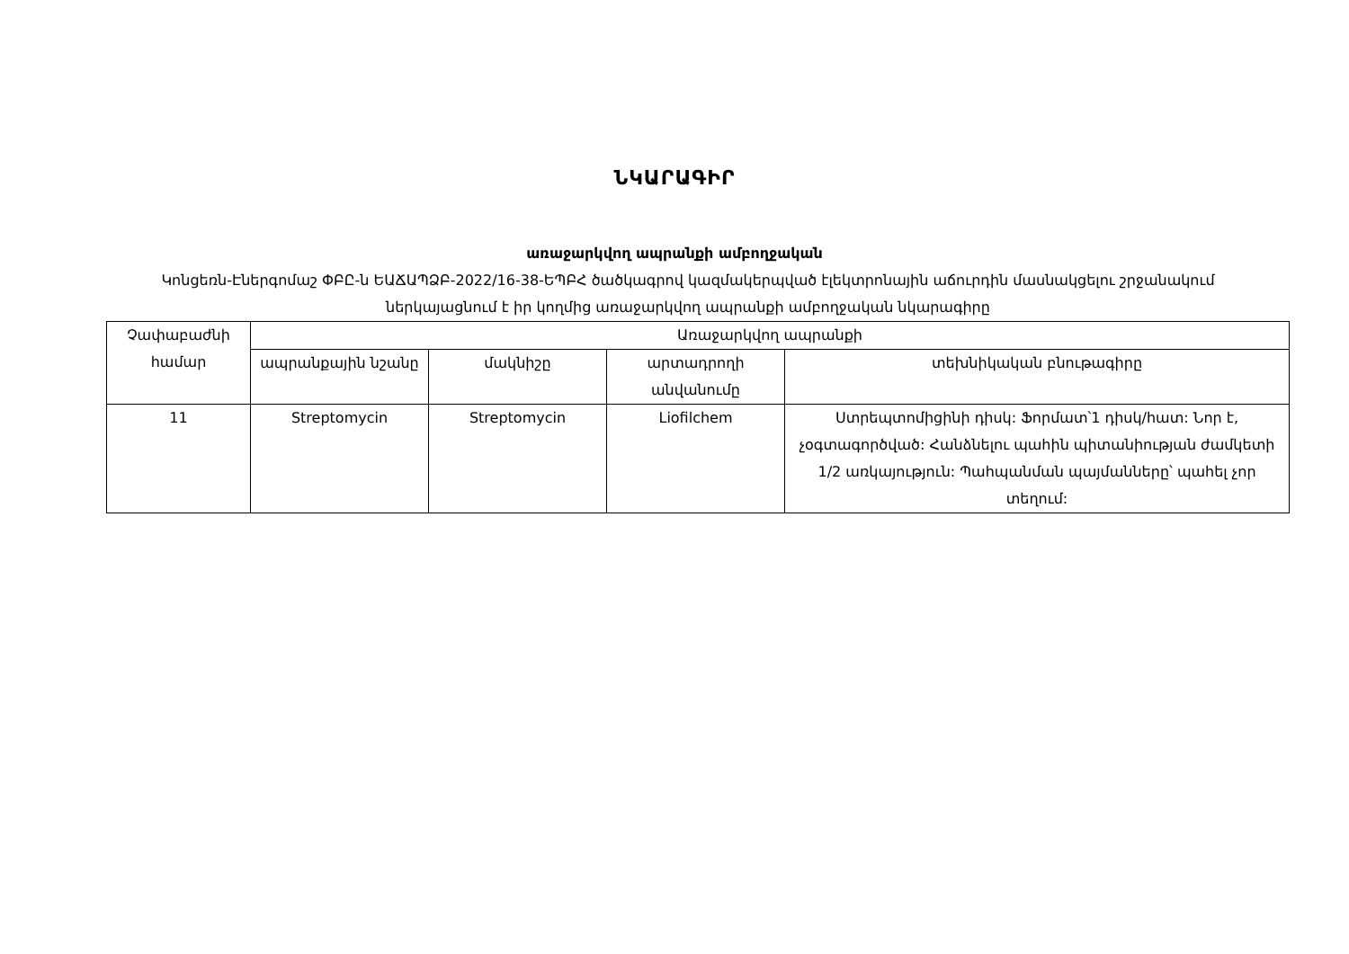ՆԿԱՐԱԳԻՐ
առաջարկվող ապրանքի ամբողջական
Կոնցեռն-Էներգոմաշ ՓԲԸ-ն ԵԱՃԱՊՁԲ-2022/16-38-ԵՊԲՀ ծածկագրով կազմակերպված էլեկտրոնային աճուրդին մասնակցելու շրջանակում ներկայացնում է իր կողմից առաջարկվող ապրանքի ամբողջական նկարագիրը
| Չափաբաժնի համար | Առաջարկվող ապրանքի | | | |
| --- | --- | --- | --- | --- |
| | ապրանքային նշանը | մակնիշը | արտադրողի անվանումը | տեխնիկական բնութագիրը |
| 11 | Streptomycin | Streptomycin | Liofilchem | Ստրեպտոմիցինի դիսկ: Ֆորմատ՝1 դիսկ/հատ: Նոր է, չօգտագործված: Հանձնելու պահին պիտանիության ժամկետի 1/2 առկայություն: Պահպանման պայմանները՝ պահել չոր տեղում: |